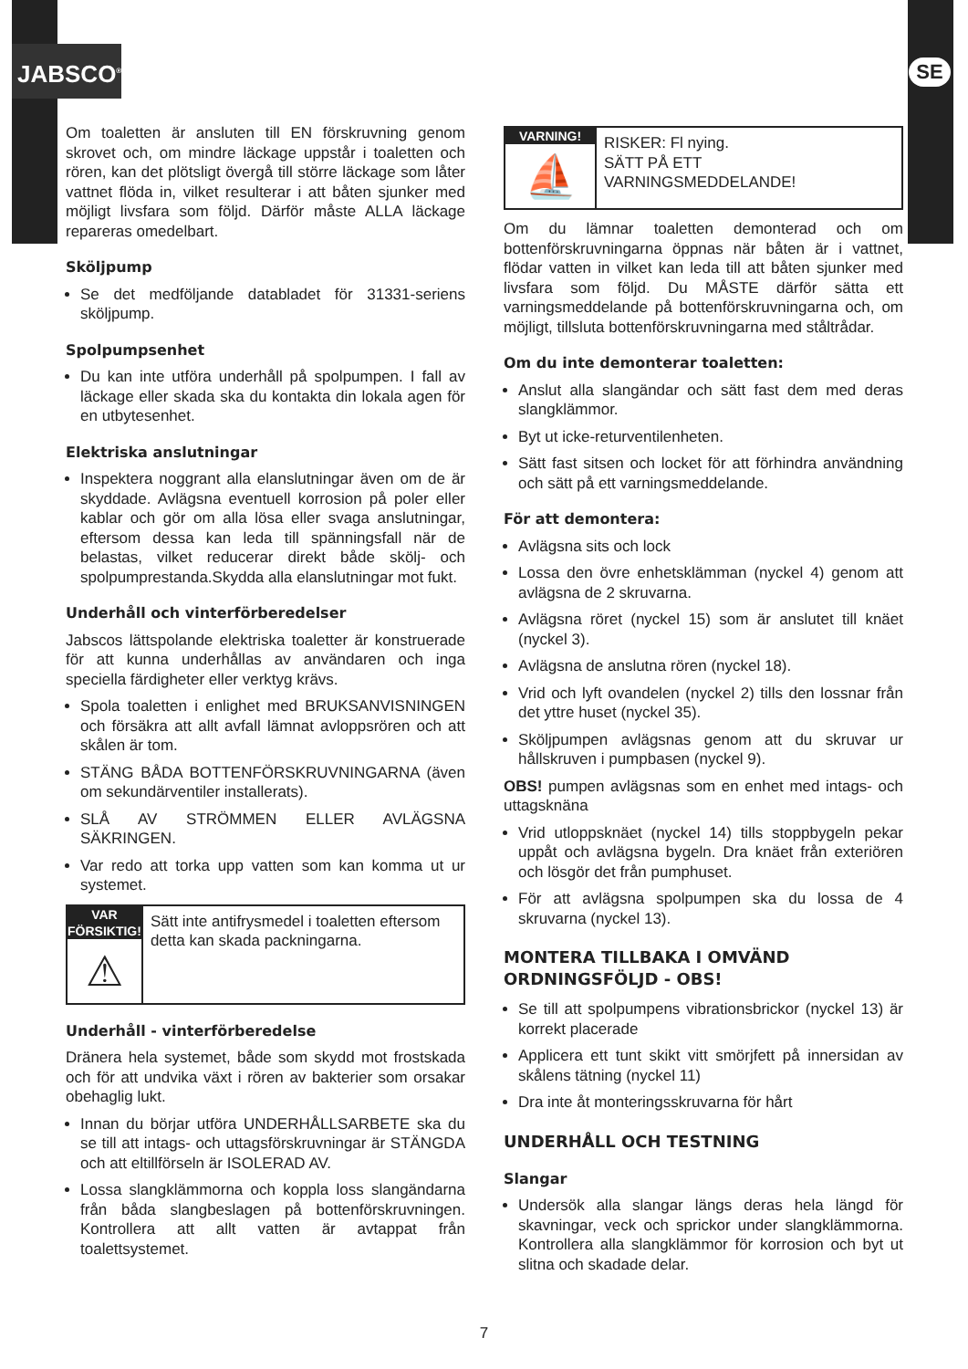JABSCO<sup>®</sup> SE
Om toaletten är ansluten till EN förskruvning genom skrovet och, om mindre läckage uppstår i toaletten och rören, kan det plötsligt övergå till större läckage som låter vattnet flöda in, vilket resulterar i att båten sjunker med möjligt livsfara som följd. Därför måste ALLA läckage repareras omedelbart.
Sköljpump
Se det medföljande databladet för 31331-seriens sköljpump.
Spolpumpsenhet
Du kan inte utföra underhåll på spolpumpen. I fall av läckage eller skada ska du kontakta din lokala agen för en utbytesenhet.
Elektriska anslutningar
Inspektera noggrant alla elanslutningar även om de är skyddade. Avlägsna eventuell korrosion på poler eller kablar och gör om alla lösa eller svaga anslutningar, eftersom dessa kan leda till spänningsfall när de belastas, vilket reducerar direkt både skölj- och spolpumprestanda.Skydda alla elanslutningar mot fukt.
Underhåll och vinterförberedelser
Jabscos lättspolande elektriska toaletter är konstruerade för att kunna underhållas av användaren och inga speciella färdigheter eller verktyg krävs.
Spola toaletten i enlighet med BRUKSANVISNINGEN och försäkra att allt avfall lämnat avloppsrören och att skålen är tom.
STÄNG BÅDA BOTTENFÖRSKRUVNINGARNA (även om sekundärventiler installerats).
SLÅ AV STRÖMMEN ELLER AVLÄGSNA SÄKRINGEN.
Var redo att torka upp vatten som kan komma ut ur systemet.
VAR FÖRSIKTIG!
⚠
Sätt inte antifrysmedel i toaletten eftersom detta kan skada packningarna.
Underhåll - vinterförberedelse
Dränera hela systemet, både som skydd mot frostskada och för att undvika växt i rören av bakterier som orsakar obehaglig lukt.
Innan du börjar utföra UNDERHÅLLSARBETE ska du se till att intags- och uttagsförskruvningar är STÄNGDA och att eltillförseln är ISOLERAD AV.
Lossa slangklämmorna och koppla loss slangändarna från båda slangbeslagen på bottenförskruvningen. Kontrollera att allt vatten är avtappat från toalettsystemet.
VARNING!
⛵
RISKER: Fl nying.
SÄTT PÅ ETT
VARNINGSMEDDELANDE!
Om du lämnar toaletten demonterad och om bottenförskruvningarna öppnas när båten är i vattnet, flödar vatten in vilket kan leda till att båten sjunker med livsfara som följd. Du MÅSTE därför sätta ett varningsmeddelande på bottenförskruvningarna och, om möjligt, tillsluta bottenförskruvningarna med ståltrådar.
Om du inte demonterar toaletten:
Anslut alla slangändar och sätt fast dem med deras slangklämmor.
Byt ut icke-returventilenheten.
Sätt fast sitsen och locket för att förhindra användning och sätt på ett varningsmeddelande.
För att demontera:
Avlägsna sits och lock
Lossa den övre enhetsklämman (nyckel 4) genom att avlägsna de 2 skruvarna.
Avlägsna röret (nyckel 15) som är anslutet till knäet (nyckel 3).
Avlägsna de anslutna rören (nyckel 18).
Vrid och lyft ovandelen (nyckel 2) tills den lossnar från det yttre huset (nyckel 35).
Sköljpumpen avlägsnas genom att du skruvar ur hållskruven i pumpbasen (nyckel 9).
OBS! pumpen avlägsnas som en enhet med intags- och uttagsknäna
Vrid utloppsknäet (nyckel 14) tills stoppbygeln pekar uppåt och avlägsna bygeln. Dra knäet från exteriören och lösgör det från pumphuset.
För att avlägsna spolpumpen ska du lossa de 4 skruvarna (nyckel 13).
MONTERA TILLBAKA I OMVÄND ORDNINGSFÖLJD - OBS!
Se till att spolpumpens vibrationsbrickor (nyckel 13) är korrekt placerade
Applicera ett tunt skikt vitt smörjfett på innersidan av skålens tätning (nyckel 11)
Dra inte åt monteringsskruvarna för hårt
UNDERHÅLL OCH TESTNING
Slangar
Undersök alla slangar längs deras hela längd för skavningar, veck och sprickor under slangklämmorna. Kontrollera alla slangklämmor för korrosion och byt ut slitna och skadade delar.
7